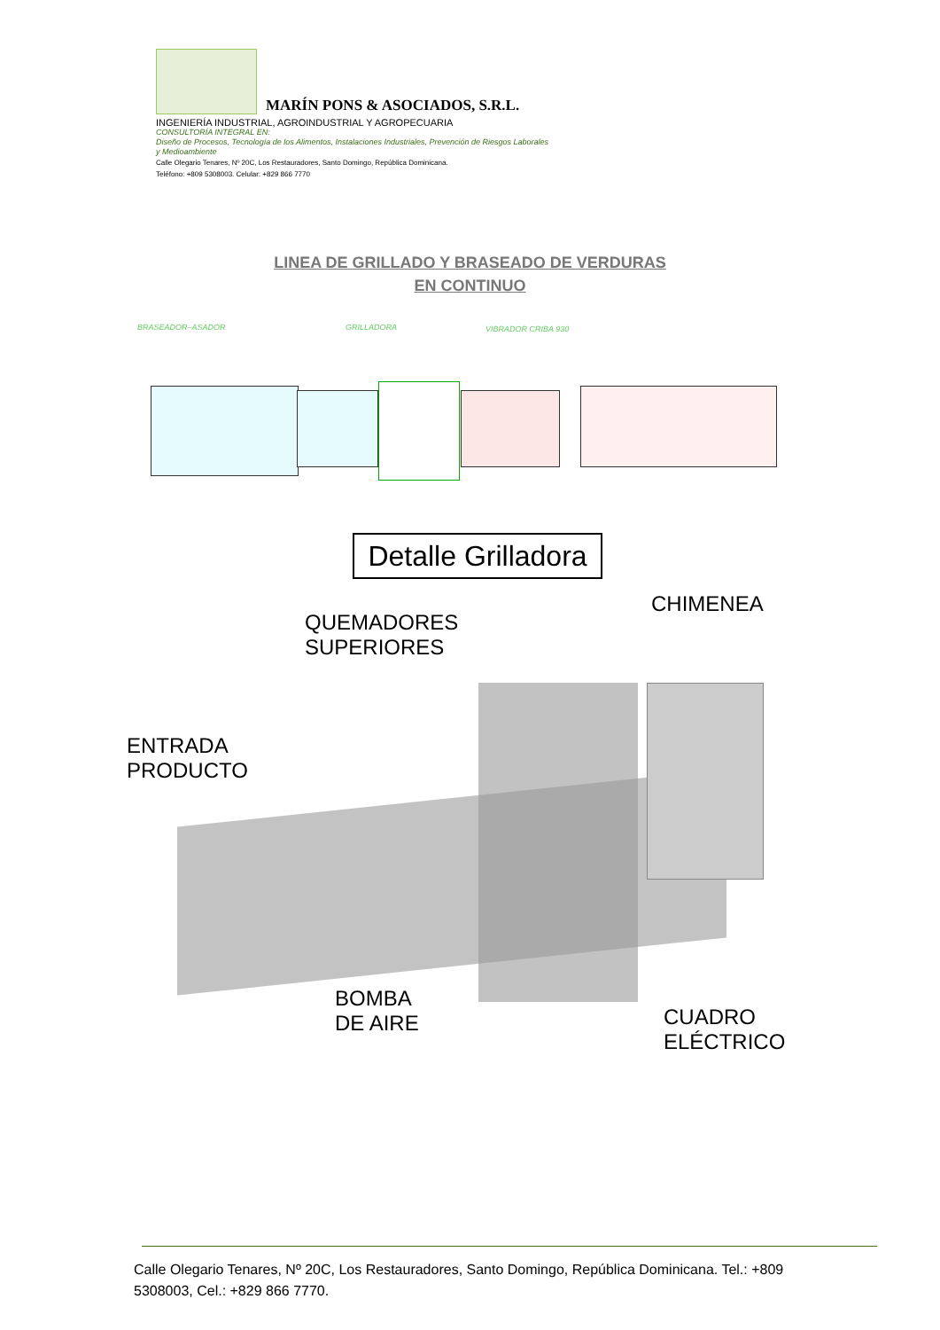MARÍN PONS & ASOCIADOS, S.R.L.
INGENIERÍA INDUSTRIAL, AGROINDUSTRIAL Y AGROPECUARIA
CONSULTORÍA INTEGRAL EN:
Diseño de Procesos, Tecnología de los Alimentos, Instalaciones Industriales, Prevención de Riesgos Laborales y Medioambiente
Calle Olegario Tenares, Nº 20C, Los Restauradores, Santo Domingo, República Dominicana.
Teléfono: +809 5308003. Celular: +829 866 7770
LINEA DE GRILLADO Y BRASEADO DE VERDURAS
EN CONTINUO
BRASEADOR–ASADOR GRILLADORA VIBRADOR CRIBA 930
Detalle Grilladora
QUEMADORES
SUPERIORES
CHIMENEA
ENTRADA
PRODUCTO
BOMBA
DE AIRE
CUADRO
ELÉCTRICO
Calle Olegario Tenares, Nº 20C, Los Restauradores, Santo Domingo, República Dominicana. Tel.: +809 5308003, Cel.: +829 866 7770.